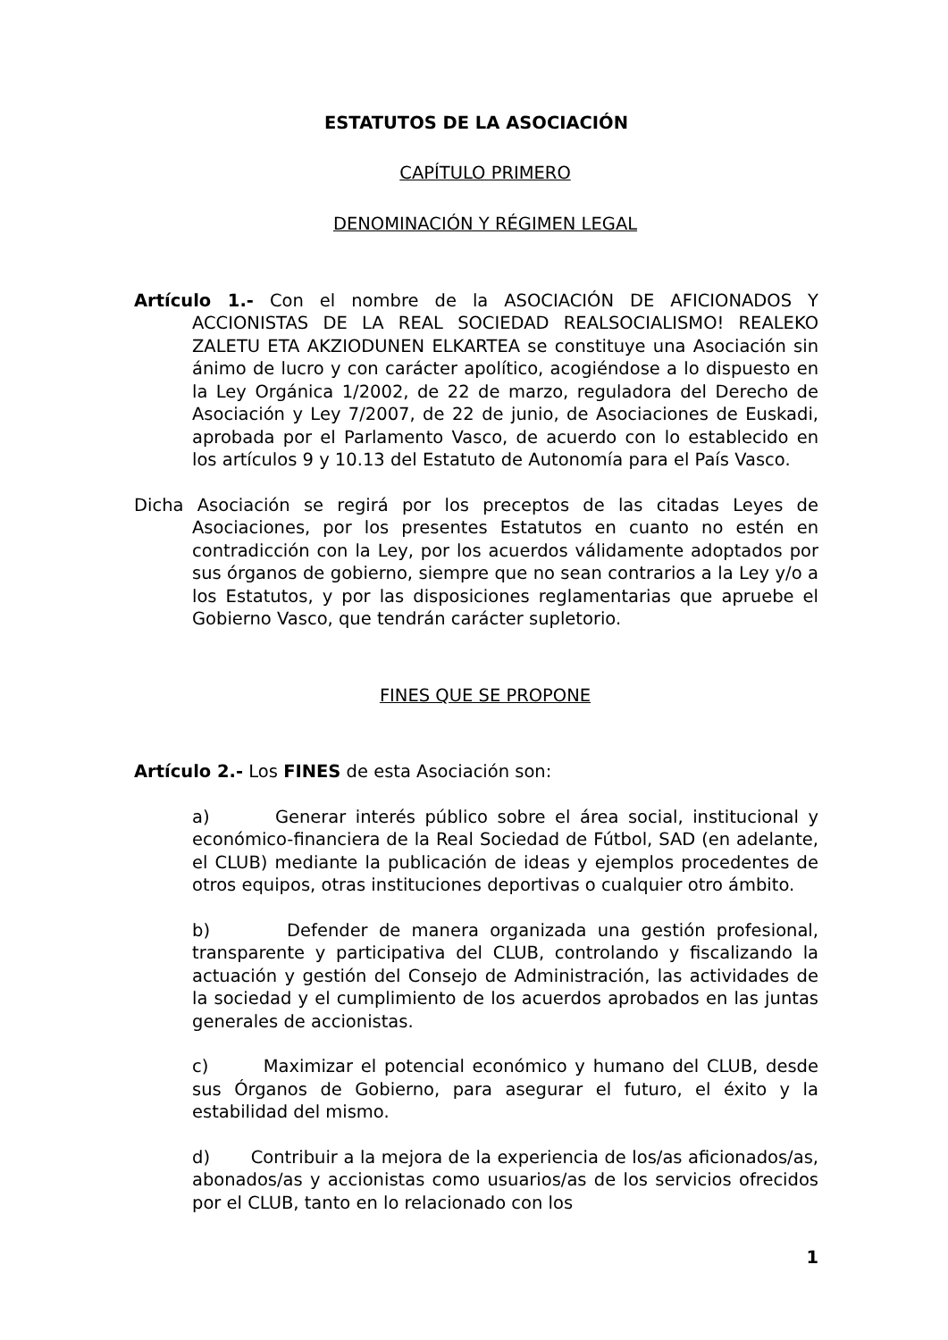ESTATUTOS DE LA ASOCIACIÓN
CAPÍTULO PRIMERO
DENOMINACIÓN Y RÉGIMEN LEGAL
Artículo 1.- Con el nombre de la ASOCIACIÓN DE AFICIONADOS Y ACCIONISTAS DE LA REAL SOCIEDAD REALSOCIALISMO! REALEKO ZALETU ETA AKZIODUNEN ELKARTEA se constituye una Asociación sin ánimo de lucro y con carácter apolítico, acogiéndose a lo dispuesto en la Ley Orgánica 1/2002, de 22 de marzo, reguladora del Derecho de Asociación y Ley 7/2007, de 22 de junio, de Asociaciones de Euskadi, aprobada por el Parlamento Vasco, de acuerdo con lo establecido en los artículos 9 y 10.13 del Estatuto de Autonomía para el País Vasco.
Dicha Asociación se regirá por los preceptos de las citadas Leyes de Asociaciones, por los presentes Estatutos en cuanto no estén en contradicción con la Ley, por los acuerdos válidamente adoptados por sus órganos de gobierno, siempre que no sean contrarios a la Ley y/o a los Estatutos, y por las disposiciones reglamentarias que apruebe el Gobierno Vasco, que tendrán carácter supletorio.
FINES QUE SE PROPONE
Artículo 2.- Los FINES de esta Asociación son:
a) Generar interés público sobre el área social, institucional y económico-financiera de la Real Sociedad de Fútbol, SAD (en adelante, el CLUB) mediante la publicación de ideas y ejemplos procedentes de otros equipos, otras instituciones deportivas o cualquier otro ámbito.
b) Defender de manera organizada una gestión profesional, transparente y participativa del CLUB, controlando y fiscalizando la actuación y gestión del Consejo de Administración, las actividades de la sociedad y el cumplimiento de los acuerdos aprobados en las juntas generales de accionistas.
c) Maximizar el potencial económico y humano del CLUB, desde sus Órganos de Gobierno, para asegurar el futuro, el éxito y la estabilidad del mismo.
d) Contribuir a la mejora de la experiencia de los/as aficionados/as, abonados/as y accionistas como usuarios/as de los servicios ofrecidos por el CLUB, tanto en lo relacionado con los
1